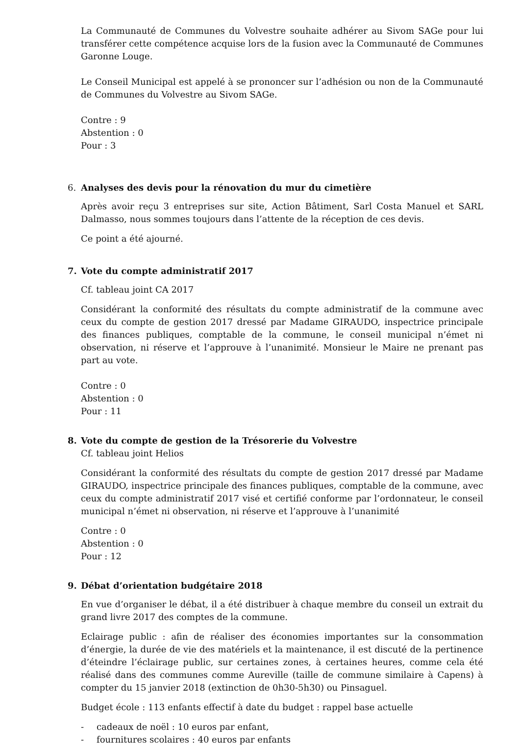La Communauté de Communes du Volvestre souhaite adhérer au Sivom SAGe pour lui transférer cette compétence acquise lors de la fusion avec la Communauté de Communes Garonne Louge.
Le Conseil Municipal est appelé à se prononcer sur l’adhésion ou non de la Communauté de Communes du Volvestre au Sivom SAGe.
Contre : 9
Abstention : 0
Pour : 3
6. Analyses des devis pour la rénovation du mur du cimetière
Après avoir reçu 3 entreprises sur site, Action Bâtiment, Sarl Costa Manuel et SARL Dalmasso, nous sommes toujours dans l’attente de la réception de ces devis.
Ce point a été ajourné.
7. Vote du compte administratif 2017
Cf. tableau joint CA 2017
Considérant la conformité des résultats du compte administratif de la commune avec ceux du compte de gestion 2017 dressé par Madame GIRAUDO, inspectrice principale des finances publiques, comptable de la commune, le conseil municipal n’émet ni observation, ni réserve et l’approuve à l’unanimité. Monsieur le Maire ne prenant pas part au vote.
Contre : 0
Abstention : 0
Pour : 11
8. Vote du compte de gestion de la Trésorerie du Volvestre
Cf. tableau joint Helios
Considérant la conformité des résultats du compte de gestion 2017 dressé par Madame GIRAUDO, inspectrice principale des finances publiques, comptable de la commune, avec ceux du compte administratif 2017 visé et certifié conforme par l’ordonnateur, le conseil municipal n’émet ni observation, ni réserve et l’approuve à l’unanimité
Contre : 0
Abstention : 0
Pour : 12
9. Débat d’orientation budgétaire 2018
En vue d’organiser le débat, il a été distribuer à chaque membre du conseil un extrait du grand livre 2017 des comptes de la commune.
Eclairage public : afin de réaliser des économies importantes sur la consommation d’énergie, la durée de vie des matériels et la maintenance, il est discuté de la pertinence d’éteindre l’éclairage public, sur certaines zones, à certaines heures, comme cela été réalisé dans des communes comme Aureville (taille de commune similaire à Capens) à compter du 15 janvier 2018 (extinction de 0h30-5h30) ou Pinsaguel.
Budget école : 113 enfants effectif à date du budget : rappel base actuelle
- cadeaux de noël : 10 euros par enfant,
- fournitures scolaires : 40 euros par enfants